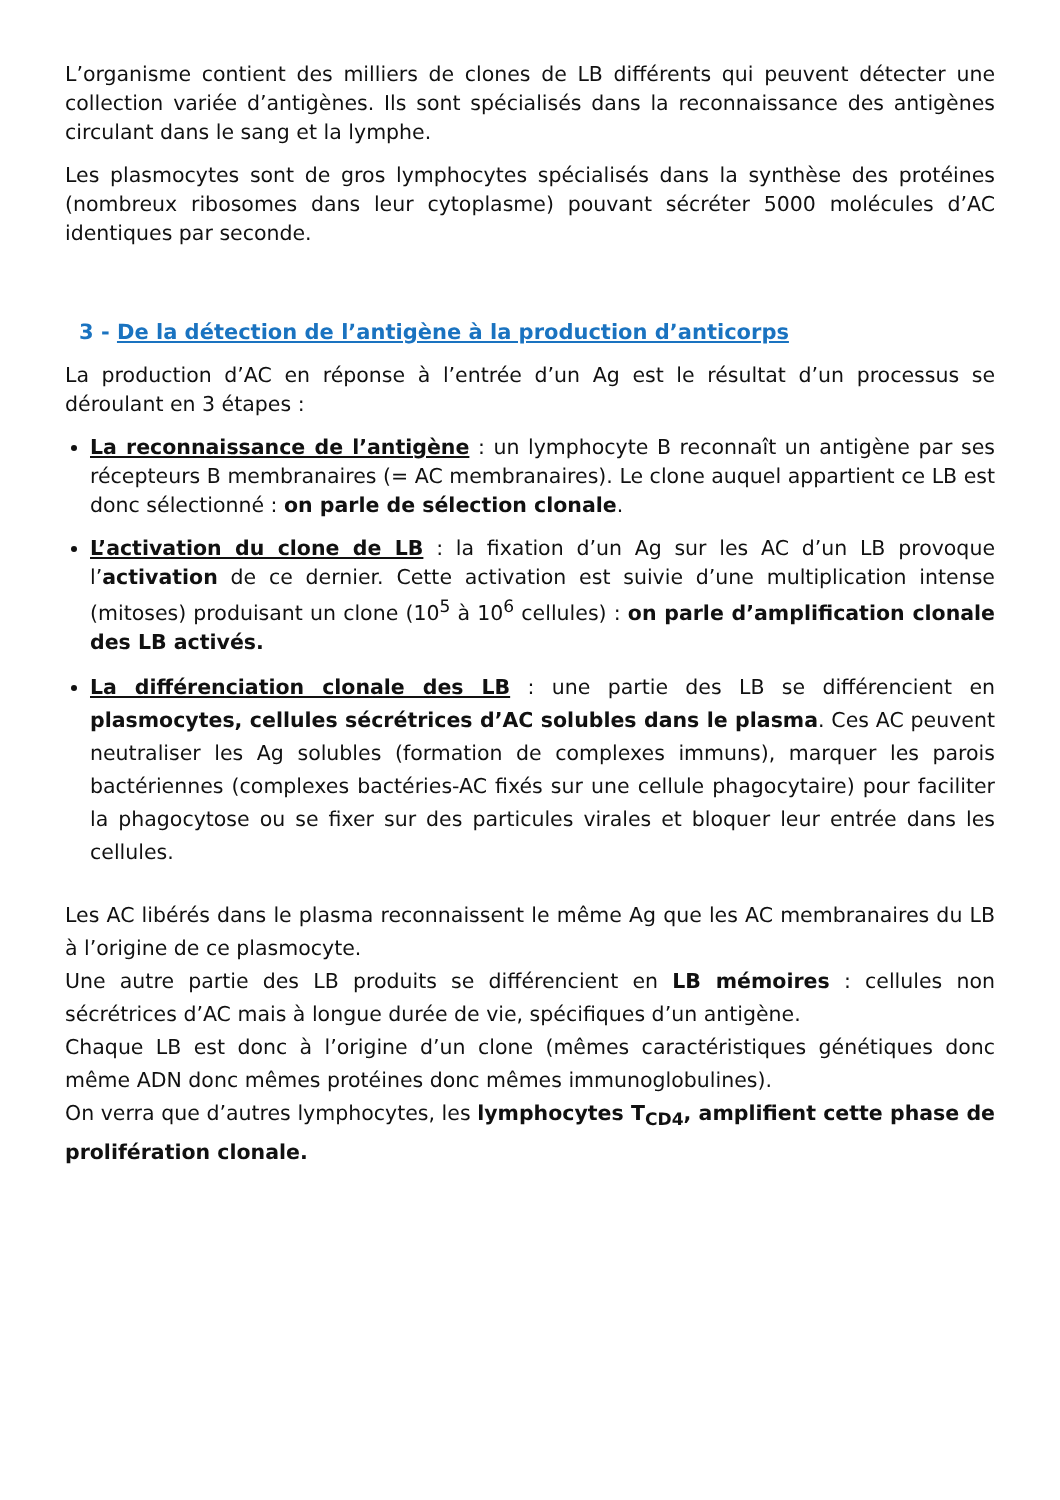L’organisme contient des milliers de clones de LB différents qui peuvent détecter une collection variée d’antigènes. Ils sont spécialisés dans la reconnaissance des antigènes circulant dans le sang et la lymphe.
Les plasmocytes sont de gros lymphocytes spécialisés dans la synthèse des protéines (nombreux ribosomes dans leur cytoplasme) pouvant sécréter 5000 molécules d’AC identiques par seconde.
3 - De la détection de l’antigène à la production d’anticorps
La production d’AC en réponse à l’entrée d’un Ag est le résultat d’un processus se déroulant en 3 étapes :
La reconnaissance de l’antigène : un lymphocyte B reconnaît un antigène par ses récepteurs B membranaires (= AC membranaires). Le clone auquel appartient ce LB est donc sélectionné : on parle de sélection clonale.
L’activation du clone de LB : la fixation d’un Ag sur les AC d’un LB provoque l’activation de ce dernier. Cette activation est suivie d’une multiplication intense (mitoses) produisant un clone (10<sup>5</sup> à 10<sup>6</sup> cellules) : on parle d’amplification clonale des LB activés.
La différenciation clonale des LB : une partie des LB se différencient en plasmocytes, cellules sécrétrices d’AC solubles dans le plasma. Ces AC peuvent neutraliser les Ag solubles (formation de complexes immuns), marquer les parois bactériennes (complexes bactéries-AC fixés sur une cellule phagocytaire) pour faciliter la phagocytose ou se fixer sur des particules virales et bloquer leur entrée dans les cellules.
Les AC libérés dans le plasma reconnaissent le même Ag que les AC membranaires du LB à l’origine de ce plasmocyte.
Une autre partie des LB produits se différencient en LB mémoires : cellules non sécrétrices d’AC mais à longue durée de vie, spécifiques d’un antigène.
Chaque LB est donc à l’origine d’un clone (mêmes caractéristiques génétiques donc même ADN donc mêmes protéines donc mêmes immunoglobulines).
On verra que d’autres lymphocytes, les lymphocytes T<sub>CD4</sub>, amplifient cette phase de prolifération clonale.